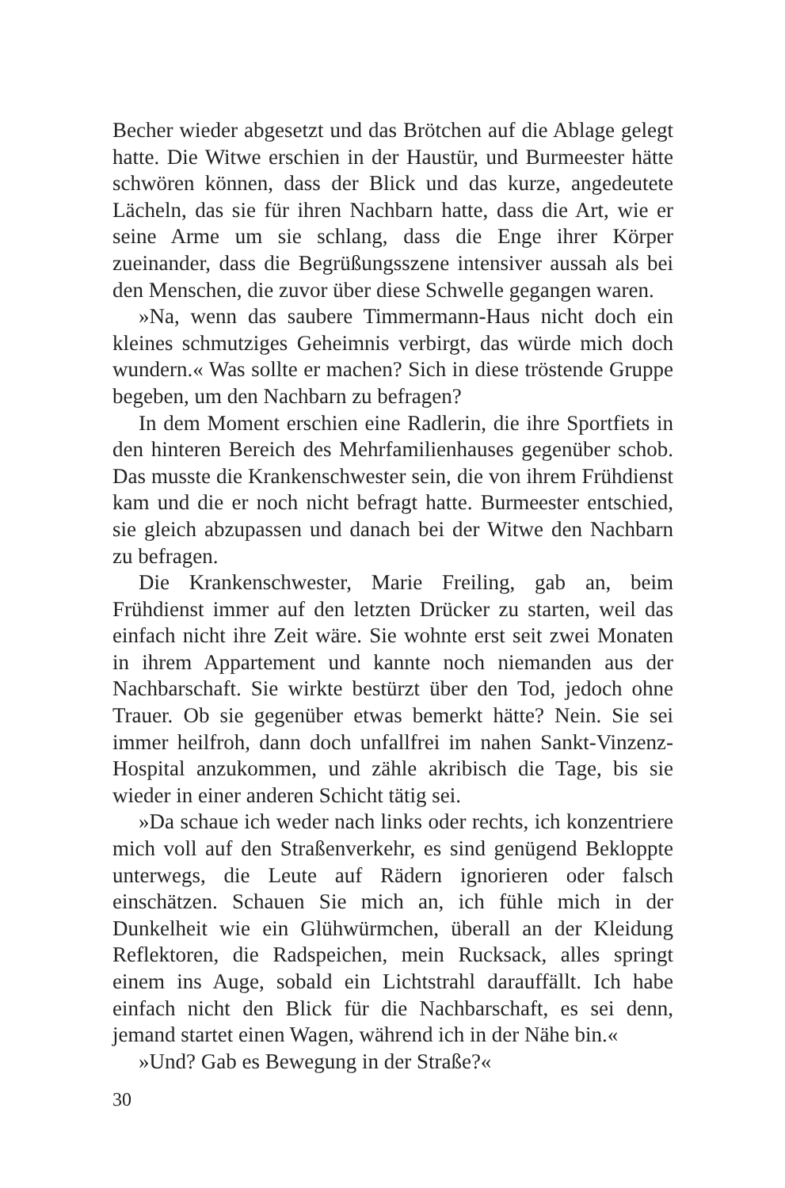Becher wieder abgesetzt und das Brötchen auf die Ablage gelegt hatte. Die Witwe erschien in der Haustür, und Burmeester hätte schwören können, dass der Blick und das kurze, angedeutete Lächeln, das sie für ihren Nachbarn hatte, dass die Art, wie er seine Arme um sie schlang, dass die Enge ihrer Körper zueinander, dass die Begrüßungsszene intensiver aussah als bei den Menschen, die zuvor über diese Schwelle gegangen waren.
»Na, wenn das saubere Timmermann-Haus nicht doch ein kleines schmutziges Geheimnis verbirgt, das würde mich doch wundern.« Was sollte er machen? Sich in diese tröstende Gruppe begeben, um den Nachbarn zu befragen?
In dem Moment erschien eine Radlerin, die ihre Sportfiets in den hinteren Bereich des Mehrfamilienhauses gegenüber schob. Das musste die Krankenschwester sein, die von ihrem Frühdienst kam und die er noch nicht befragt hatte. Burmeester entschied, sie gleich abzupassen und danach bei der Witwe den Nachbarn zu befragen.
Die Krankenschwester, Marie Freiling, gab an, beim Frühdienst immer auf den letzten Drücker zu starten, weil das einfach nicht ihre Zeit wäre. Sie wohnte erst seit zwei Monaten in ihrem Appartement und kannte noch niemanden aus der Nachbarschaft. Sie wirkte bestürzt über den Tod, jedoch ohne Trauer. Ob sie gegenüber etwas bemerkt hätte? Nein. Sie sei immer heilfroh, dann doch unfallfrei im nahen Sankt-Vinzenz-Hospital anzukommen, und zähle akribisch die Tage, bis sie wieder in einer anderen Schicht tätig sei.
»Da schaue ich weder nach links oder rechts, ich konzentriere mich voll auf den Straßenverkehr, es sind genügend Bekloppte unterwegs, die Leute auf Rädern ignorieren oder falsch einschätzen. Schauen Sie mich an, ich fühle mich in der Dunkelheit wie ein Glühwürmchen, überall an der Kleidung Reflektoren, die Radspeichen, mein Rucksack, alles springt einem ins Auge, sobald ein Lichtstrahl darauffällt. Ich habe einfach nicht den Blick für die Nachbarschaft, es sei denn, jemand startet einen Wagen, während ich in der Nähe bin.«
»Und? Gab es Bewegung in der Straße?«
30